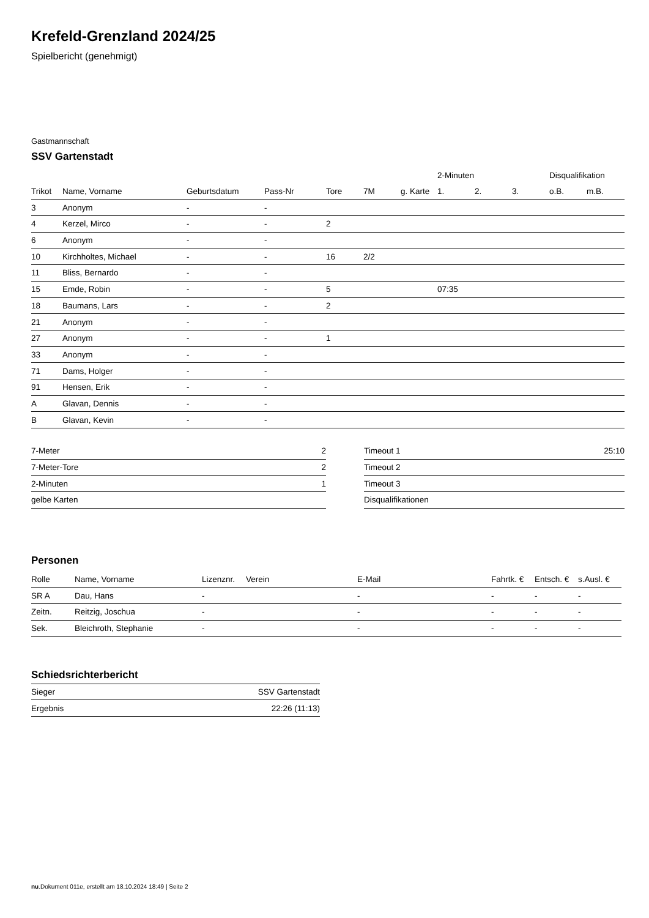Krefeld-Grenzland 2024/25
Spielbericht (genehmigt)
Gastmannschaft
SSV Gartenstadt
| | | | | | | | 2-Minuten | | | Disqualifikation | |
| --- | --- | --- | --- | --- | --- | --- | --- | --- | --- | --- | --- |
| Trikot | Name, Vorname | Geburtsdatum | Pass-Nr | Tore | 7M | g. Karte | 1. | 2. | 3. | o.B. | m.B. |
| 3 | Anonym | - | - | | | | | | | | |
| 4 | Kerzel, Mirco | - | - | 2 | | | | | | | |
| 6 | Anonym | - | - | | | | | | | | |
| 10 | Kirchholtes, Michael | - | - | 16 | 2/2 | | | | | | |
| 11 | Bliss, Bernardo | - | - | | | | | | | | |
| 15 | Emde, Robin | - | - | 5 | | | 07:35 | | | | |
| 18 | Baumans, Lars | - | - | 2 | | | | | | | |
| 21 | Anonym | - | - | | | | | | | | |
| 27 | Anonym | - | - | 1 | | | | | | | |
| 33 | Anonym | - | - | | | | | | | | |
| 71 | Dams, Holger | - | - | | | | | | | | |
| 91 | Hensen, Erik | - | - | | | | | | | | |
| A | Glavan, Dennis | - | - | | | | | | | | |
| B | Glavan, Kevin | - | - | | | | | | | | |
| 7-Meter | 2 |
| 7-Meter-Tore | 2 |
| 2-Minuten | 1 |
| gelbe Karten | |
| Timeout 1 | 25:10 |
| Timeout 2 | |
| Timeout 3 | |
| Disqualifikationen | |
Personen
| Rolle | Name, Vorname | Lizenznr. | Verein | E-Mail | Fahrtk. € | Entsch. € | s.Ausl. € |
| --- | --- | --- | --- | --- | --- | --- | --- |
| SR A | Dau, Hans | - | | - | - | - | - |
| Zeitn. | Reitzig, Joschua | - | | - | - | - | - |
| Sek. | Bleichroth, Stephanie | - | | - | - | - | - |
Schiedsrichterbericht
| Sieger | SSV Gartenstadt |
| Ergebnis | 22:26 (11:13) |
nu.Dokument 011e, erstellt am 18.10.2024 18:49 | Seite 2